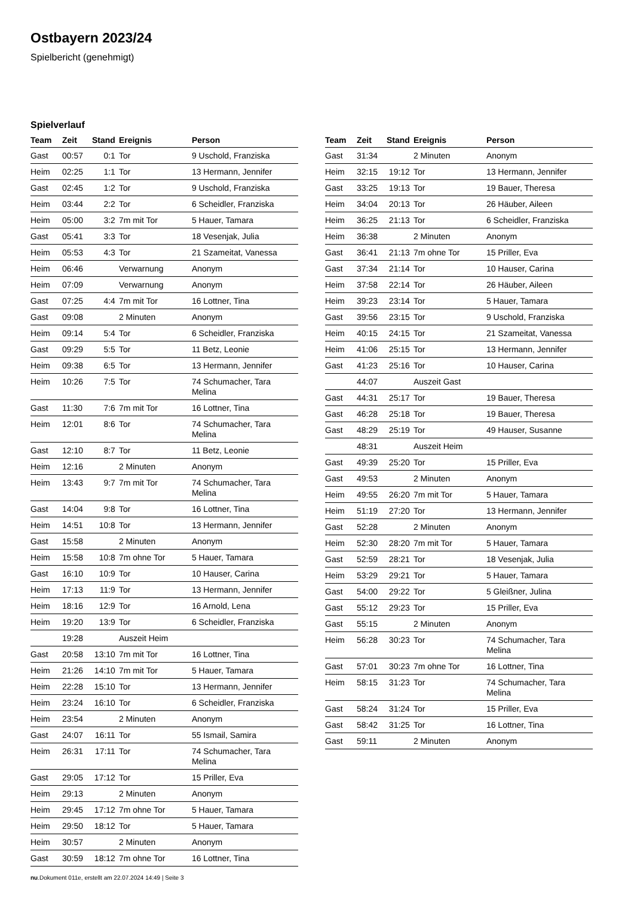Ostbayern 2023/24
Spielbericht (genehmigt)
Spielverlauf
| Team | Zeit | Stand | Ereignis | Person |
| --- | --- | --- | --- | --- |
| Gast | 00:57 | 0:1 | Tor | 9 Uschold, Franziska |
| Heim | 02:25 | 1:1 | Tor | 13 Hermann, Jennifer |
| Gast | 02:45 | 1:2 | Tor | 9 Uschold, Franziska |
| Heim | 03:44 | 2:2 | Tor | 6 Scheidler, Franziska |
| Heim | 05:00 | 3:2 | 7m mit Tor | 5 Hauer, Tamara |
| Gast | 05:41 | 3:3 | Tor | 18 Vesenjak, Julia |
| Heim | 05:53 | 4:3 | Tor | 21 Szameitat, Vanessa |
| Heim | 06:46 | | Verwarnung | Anonym |
| Heim | 07:09 | | Verwarnung | Anonym |
| Gast | 07:25 | 4:4 | 7m mit Tor | 16 Lottner, Tina |
| Gast | 09:08 | | 2 Minuten | Anonym |
| Heim | 09:14 | 5:4 | Tor | 6 Scheidler, Franziska |
| Gast | 09:29 | 5:5 | Tor | 11 Betz, Leonie |
| Heim | 09:38 | 6:5 | Tor | 13 Hermann, Jennifer |
| Heim | 10:26 | 7:5 | Tor | 74 Schumacher, Tara Melina |
| Gast | 11:30 | 7:6 | 7m mit Tor | 16 Lottner, Tina |
| Heim | 12:01 | 8:6 | Tor | 74 Schumacher, Tara Melina |
| Gast | 12:10 | 8:7 | Tor | 11 Betz, Leonie |
| Heim | 12:16 | | 2 Minuten | Anonym |
| Heim | 13:43 | 9:7 | 7m mit Tor | 74 Schumacher, Tara Melina |
| Gast | 14:04 | 9:8 | Tor | 16 Lottner, Tina |
| Heim | 14:51 | 10:8 | Tor | 13 Hermann, Jennifer |
| Gast | 15:58 | | 2 Minuten | Anonym |
| Heim | 15:58 | 10:8 | 7m ohne Tor | 5 Hauer, Tamara |
| Gast | 16:10 | 10:9 | Tor | 10 Hauser, Carina |
| Heim | 17:13 | 11:9 | Tor | 13 Hermann, Jennifer |
| Heim | 18:16 | 12:9 | Tor | 16 Arnold, Lena |
| Heim | 19:20 | 13:9 | Tor | 6 Scheidler, Franziska |
| | 19:28 | | Auszeit Heim | |
| Gast | 20:58 | 13:10 | 7m mit Tor | 16 Lottner, Tina |
| Heim | 21:26 | 14:10 | 7m mit Tor | 5 Hauer, Tamara |
| Heim | 22:28 | 15:10 | Tor | 13 Hermann, Jennifer |
| Heim | 23:24 | 16:10 | Tor | 6 Scheidler, Franziska |
| Heim | 23:54 | | 2 Minuten | Anonym |
| Gast | 24:07 | 16:11 | Tor | 55 Ismail, Samira |
| Heim | 26:31 | 17:11 | Tor | 74 Schumacher, Tara Melina |
| Gast | 29:05 | 17:12 | Tor | 15 Priller, Eva |
| Heim | 29:13 | | 2 Minuten | Anonym |
| Heim | 29:45 | 17:12 | 7m ohne Tor | 5 Hauer, Tamara |
| Heim | 29:50 | 18:12 | Tor | 5 Hauer, Tamara |
| Heim | 30:57 | | 2 Minuten | Anonym |
| Gast | 30:59 | 18:12 | 7m ohne Tor | 16 Lottner, Tina |
| Team | Zeit | Stand | Ereignis | Person |
| --- | --- | --- | --- | --- |
| Gast | 31:34 | | 2 Minuten | Anonym |
| Heim | 32:15 | 19:12 | Tor | 13 Hermann, Jennifer |
| Gast | 33:25 | 19:13 | Tor | 19 Bauer, Theresa |
| Heim | 34:04 | 20:13 | Tor | 26 Häuber, Aileen |
| Heim | 36:25 | 21:13 | Tor | 6 Scheidler, Franziska |
| Heim | 36:38 | | 2 Minuten | Anonym |
| Gast | 36:41 | 21:13 | 7m ohne Tor | 15 Priller, Eva |
| Gast | 37:34 | 21:14 | Tor | 10 Hauser, Carina |
| Heim | 37:58 | 22:14 | Tor | 26 Häuber, Aileen |
| Heim | 39:23 | 23:14 | Tor | 5 Hauer, Tamara |
| Gast | 39:56 | 23:15 | Tor | 9 Uschold, Franziska |
| Heim | 40:15 | 24:15 | Tor | 21 Szameitat, Vanessa |
| Heim | 41:06 | 25:15 | Tor | 13 Hermann, Jennifer |
| Gast | 41:23 | 25:16 | Tor | 10 Hauser, Carina |
| | 44:07 | | Auszeit Gast | |
| Gast | 44:31 | 25:17 | Tor | 19 Bauer, Theresa |
| Gast | 46:28 | 25:18 | Tor | 19 Bauer, Theresa |
| Gast | 48:29 | 25:19 | Tor | 49 Hauser, Susanne |
| | 48:31 | | Auszeit Heim | |
| Gast | 49:39 | 25:20 | Tor | 15 Priller, Eva |
| Gast | 49:53 | | 2 Minuten | Anonym |
| Heim | 49:55 | 26:20 | 7m mit Tor | 5 Hauer, Tamara |
| Heim | 51:19 | 27:20 | Tor | 13 Hermann, Jennifer |
| Gast | 52:28 | | 2 Minuten | Anonym |
| Heim | 52:30 | 28:20 | 7m mit Tor | 5 Hauer, Tamara |
| Gast | 52:59 | 28:21 | Tor | 18 Vesenjak, Julia |
| Heim | 53:29 | 29:21 | Tor | 5 Hauer, Tamara |
| Gast | 54:00 | 29:22 | Tor | 5 Gleißner, Julina |
| Gast | 55:12 | 29:23 | Tor | 15 Priller, Eva |
| Gast | 55:15 | | 2 Minuten | Anonym |
| Heim | 56:28 | 30:23 | Tor | 74 Schumacher, Tara Melina |
| Gast | 57:01 | 30:23 | 7m ohne Tor | 16 Lottner, Tina |
| Heim | 58:15 | 31:23 | Tor | 74 Schumacher, Tara Melina |
| Gast | 58:24 | 31:24 | Tor | 15 Priller, Eva |
| Gast | 58:42 | 31:25 | Tor | 16 Lottner, Tina |
| Gast | 59:11 | | 2 Minuten | Anonym |
nu.Dokument 011e, erstellt am 22.07.2024 14:49 | Seite 3